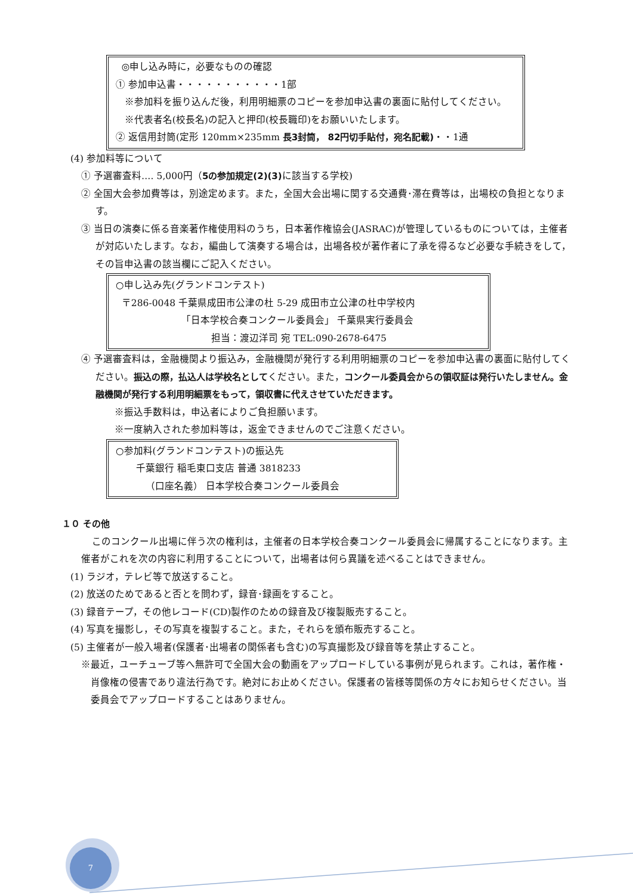◎申し込み時に，必要なものの確認
① 参加申込書・・・・・・・・・・・1部
※参加料を振り込んだ後，利用明細票のコピーを参加申込書の裏面に貼付してください。
※代表者名(校長名)の記入と押印(校長職印)をお願いいたします。
② 返信用封筒(定形 120mm×235mm 長3封筒， 82円切手貼付，宛名記載)・・1通
(4) 参加料等について
① 予選審査料‥‥ 5,000円（5の参加規定(2)(3) に該当する学校)
② 全国大会参加費等は，別途定めます。また，全国大会出場に関する交通費･滞在費等は，出場校の負担となります。
③ 当日の演奏に係る音楽著作権使用料のうち，日本著作権協会(JASRAC)が管理しているものについては，主催者が対応いたします。なお，編曲して演奏する場合は，出場各校が著作者に了承を得るなど必要な手続きをして，その旨申込書の該当欄にご記入ください。
○申し込み先(グランドコンテスト)
〒286-0048 千葉県成田市公津の杜 5-29 成田市立公津の杜中学校内
「日本学校合奏コンクール委員会」 千葉県実行委員会
担当：渡辺洋司 宛 TEL:090-2678-6475
④ 予選審査料は，金融機関より振込み，金融機関が発行する利用明細票のコピーを参加申込書の裏面に貼付してください。振込の際，払込人は学校名としてください。また，コンクール委員会からの領収証は発行いたしません。金融機関が発行する利用明細票をもって，領収書に代えさせていただきます。
※振込手数料は，申込者によりご負担願います。
※一度納入された参加料等は，返金できませんのでご注意ください。
○参加料(グランドコンテスト)の振込先
千葉銀行 稲毛東口支店 普通 3818233
（口座名義） 日本学校合奏コンクール委員会
１０ その他
このコンクール出場に伴う次の権利は，主催者の日本学校合奏コンクール委員会に帰属することになります。主催者がこれを次の内容に利用することについて，出場者は何ら異議を述べることはできません。
(1) ラジオ，テレビ等で放送すること。
(2) 放送のためであると否とを問わず，録音･録画をすること。
(3) 録音テープ，その他レコード(CD)製作のための録音及び複製販売すること。
(4) 写真を撮影し，その写真を複製すること。また，それらを頒布販売すること。
(5) 主催者が一般入場者(保護者･出場者の関係者も含む)の写真撮影及び録音等を禁止すること。
※最近，ユーチューブ等へ無許可で全国大会の動画をアップロードしている事例が見られます。これは，著作権・肖像権の侵害であり違法行為です。絶対にお止めください。保護者の皆様等関係の方々にお知らせください。当委員会でアップロードすることはありません。
7